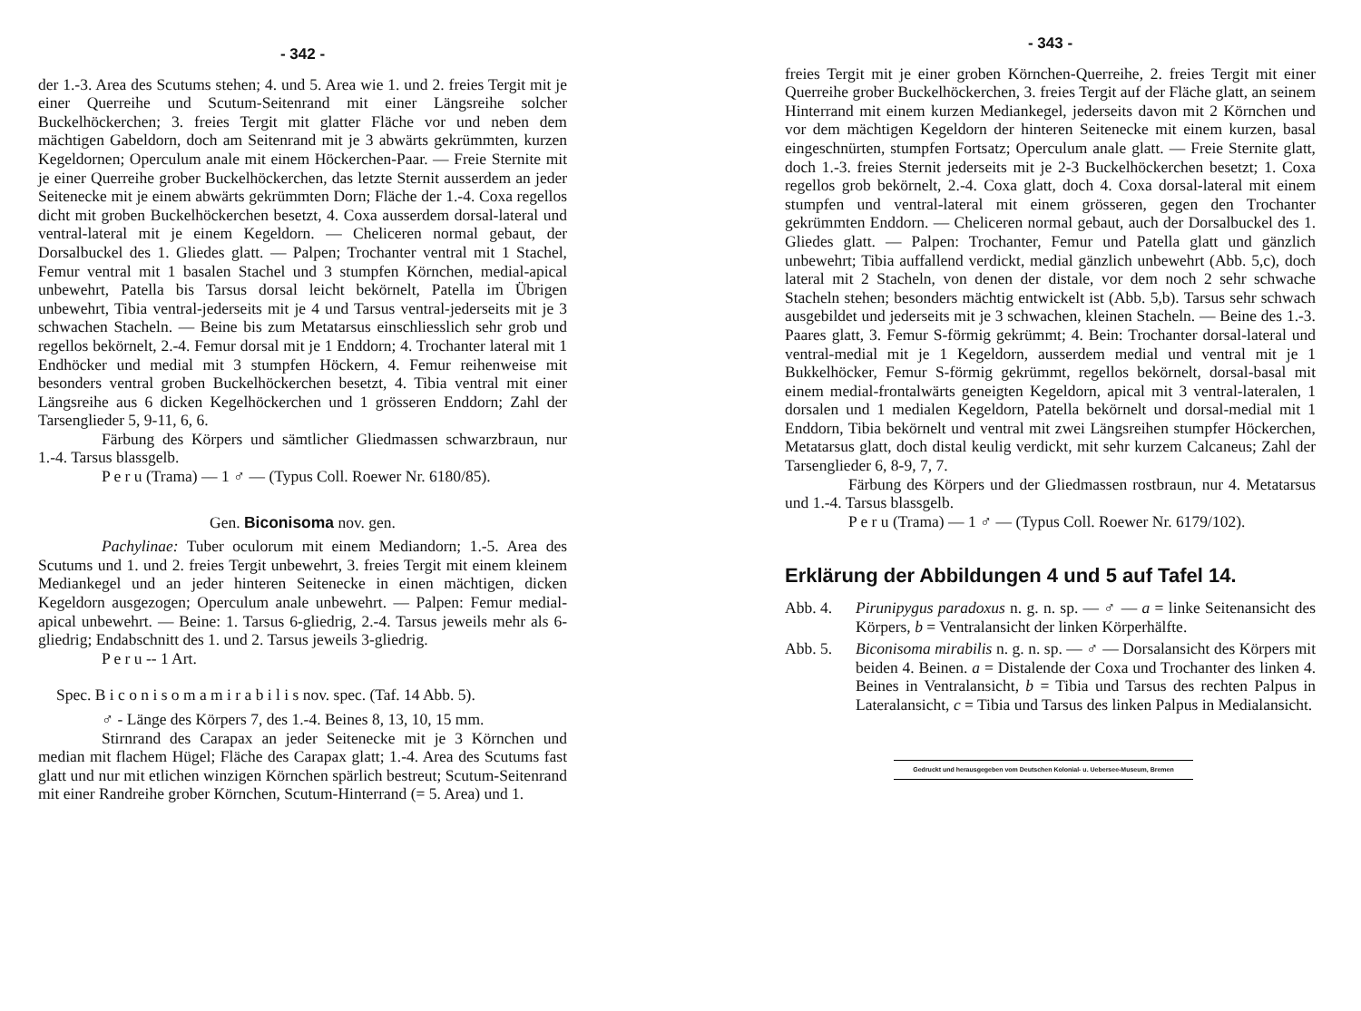- 342 -
der 1.-3. Area des Scutums stehen; 4. und 5. Area wie 1. und 2. freies Tergit mit je einer Querreihe und Scutum-Seitenrand mit einer Längsreihe solcher Buckelhöckerchen; 3. freies Tergit mit glatter Fläche vor und neben dem mächtigen Gabeldorn, doch am Seitenrand mit je 3 abwärts gekrümmten, kurzen Kegeldornen; Operculum anale mit einem Höckerchen-Paar. — Freie Sternite mit je einer Querreihe grober Buckelhöckerchen, das letzte Sternit ausserdem an jeder Seitenecke mit je einem abwärts gekrümmten Dorn; Fläche der 1.-4. Coxa regellos dicht mit groben Buckelhöckerchen besetzt, 4. Coxa ausserdem dorsal-lateral und ventral-lateral mit je einem Kegeldorn. — Cheliceren normal gebaut, der Dorsalbuckel des 1. Gliedes glatt. — Palpen; Trochanter ventral mit 1 Stachel, Femur ventral mit 1 basalen Stachel und 3 stumpfen Körnchen, medial-apical unbewehrt, Patella bis Tarsus dorsal leicht bekörnelt, Patella im Übrigen unbewehrt, Tibia ventral-jederseits mit je 4 und Tarsus ventral-jederseits mit je 3 schwachen Stacheln. — Beine bis zum Metatarsus einschliesslich sehr grob und regellos bekörnelt, 2.-4. Femur dorsal mit je 1 Enddorn; 4. Trochanter lateral mit 1 Endhöcker und medial mit 3 stumpfen Höckern, 4. Femur reihenweise mit besonders ventral groben Buckelhöckerchen besetzt, 4. Tibia ventral mit einer Längsreihe aus 6 dicken Kegelhöckerchen und 1 grösseren Enddorn; Zahl der Tarsenglieder 5, 9-11, 6, 6.
Färbung des Körpers und sämtlicher Gliedmassen schwarzbraun, nur 1.-4. Tarsus blassgelb.
P e r u (Trama) — 1 ♂ — (Typus Coll. Roewer Nr. 6180/85).
Gen. Biconisoma nov. gen.
Pachylinae: Tuber oculorum mit einem Mediandorn; 1.-5. Area des Scutums und 1. und 2. freies Tergit unbewehrt, 3. freies Tergit mit einem kleinem Mediankegel und an jeder hinteren Seitenecke in einen mächtigen, dicken Kegeldorn ausgezogen; Operculum anale unbewehrt. — Palpen: Femur medial-apical unbewehrt. — Beine: 1. Tarsus 6-gliedrig, 2.-4. Tarsus jeweils mehr als 6-gliedrig; Endabschnitt des 1. und 2. Tarsus jeweils 3-gliedrig.
P e r u -- 1 Art.
Spec. B i c o n i s o m a m i r a b i l i s nov. spec. (Taf. 14 Abb. 5).
♂ - Länge des Körpers 7, des 1.-4. Beines 8, 13, 10, 15 mm.
Stirnrand des Carapax an jeder Seitenecke mit je 3 Körnchen und median mit flachem Hügel; Fläche des Carapax glatt; 1.-4. Area des Scutums fast glatt und nur mit etlichen winzigen Körnchen spärlich bestreut; Scutum-Seitenrand mit einer Randreihe grober Körnchen, Scutum-Hinterrand (= 5. Area) und 1.
- 343 -
freies Tergit mit je einer groben Körnchen-Querreihe, 2. freies Tergit mit einer Querreihe grober Buckelhöckerchen, 3. freies Tergit auf der Fläche glatt, an seinem Hinterrand mit einem kurzen Mediankegel, jederseits davon mit 2 Körnchen und vor dem mächtigen Kegeldorn der hinteren Seitenecke mit einem kurzen, basal eingeschnürten, stumpfen Fortsatz; Operculum anale glatt. — Freie Sternite glatt, doch 1.-3. freies Sternit jederseits mit je 2-3 Buckelhöckerchen besetzt; 1. Coxa regellos grob bekörnelt, 2.-4. Coxa glatt, doch 4. Coxa dorsal-lateral mit einem stumpfen und ventral-lateral mit einem grösseren, gegen den Trochanter gekrümmten Enddorn. — Cheliceren normal gebaut, auch der Dorsalbuckel des 1. Gliedes glatt. — Palpen: Trochanter, Femur und Patella glatt und gänzlich unbewehrt; Tibia auffallend verdickt, medial gänzlich unbewehrt (Abb. 5,c), doch lateral mit 2 Stacheln, von denen der distale, vor dem noch 2 sehr schwache Stacheln stehen; besonders mächtig entwickelt ist (Abb. 5,b). Tarsus sehr schwach ausgebildet und jederseits mit je 3 schwachen, kleinen Stacheln. — Beine des 1.-3. Paares glatt, 3. Femur S-förmig gekrümmt; 4. Bein: Trochanter dorsal-lateral und ventral-medial mit je 1 Kegeldorn, ausserdem medial und ventral mit je 1 Bukkelhöcker, Femur S-förmig gekrümmt, regellos bekörnelt, dorsal-basal mit einem medial-frontalwärts geneigten Kegeldorn, apical mit 3 ventral-lateralen, 1 dorsalen und 1 medialen Kegeldorn, Patella bekörnelt und dorsal-medial mit 1 Enddorn, Tibia bekörnelt und ventral mit zwei Längsreihen stumpfer Höckerchen, Metatarsus glatt, doch distal keulig verdickt, mit sehr kurzem Calcaneus; Zahl der Tarsenglieder 6, 8-9, 7, 7.
Färbung des Körpers und der Gliedmassen rostbraun, nur 4. Metatarsus und 1.-4. Tarsus blassgelb.
P e r u (Trama) — 1 ♂ — (Typus Coll. Roewer Nr. 6179/102).
Erklärung der Abbildungen 4 und 5 auf Tafel 14.
Abb. 4. Pirunipygus paradoxus n. g. n. sp. — ♂ — a = linke Seitenansicht des Körpers, b = Ventralansicht der linken Körperhälfte.
Abb. 5. Biconisoma mirabilis n. g. n. sp. — ♂ — Dorsalansicht des Körpers mit beiden 4. Beinen. a = Distalende der Coxa und Trochanter des linken 4. Beines in Ventralansicht, b = Tibia und Tarsus des rechten Palpus in Lateralansicht, c = Tibia und Tarsus des linken Palpus in Medialansicht.
Gedruckt und herausgegeben vom Deutschen Kolonial- u. Uebersee-Museum, Bremen